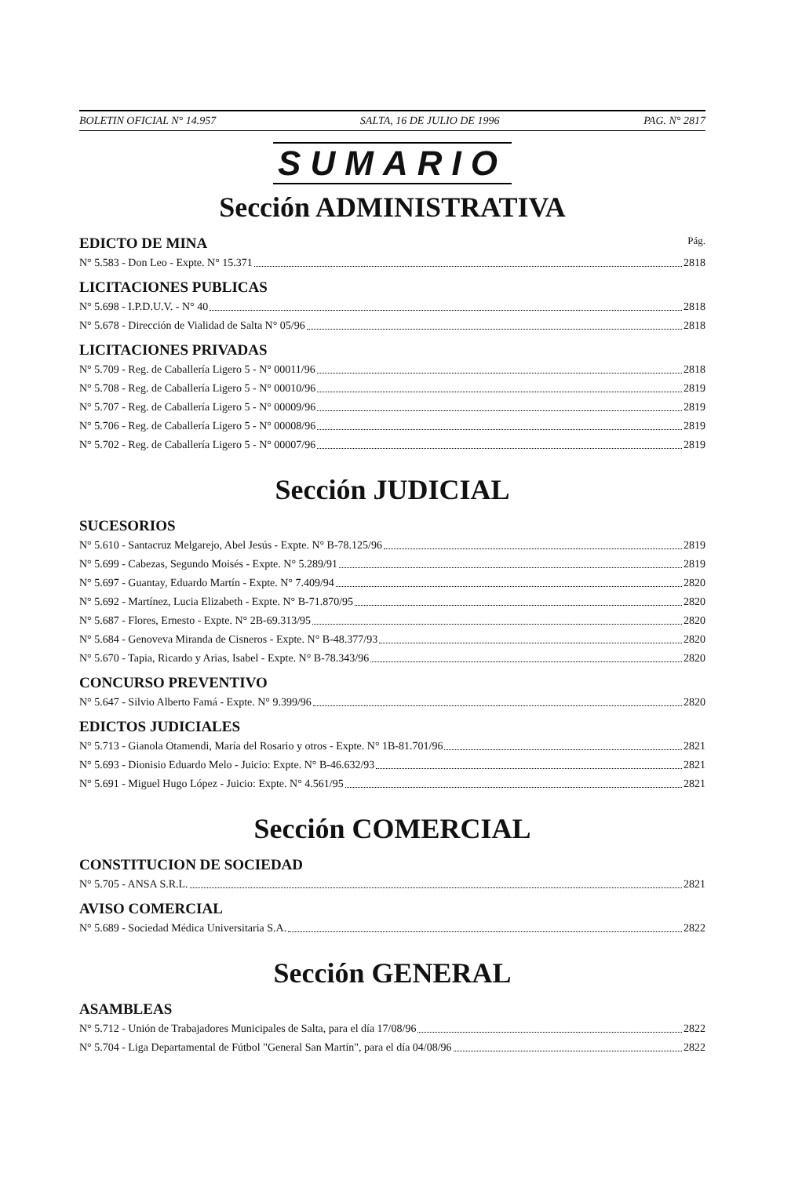BOLETIN OFICIAL N° 14.957 SALTA, 16 DE JULIO DE 1996 PAG. N° 2817
SUMARIO
Sección ADMINISTRATIVA
EDICTO DE MINA Pág.
N° 5.583 - Don Leo - Expte. N° 15.371 2818
LICITACIONES PUBLICAS
N° 5.698 - I.P.D.U.V. - N° 40 2818
N° 5.678 - Dirección de Vialidad de Salta N° 05/96 2818
LICITACIONES PRIVADAS
N° 5.709 - Reg. de Caballería Ligero 5 - N° 00011/96 2818
N° 5.708 - Reg. de Caballería Ligero 5 - N° 00010/96 2819
N° 5.707 - Reg. de Caballería Ligero 5 - N° 00009/96 2819
N° 5.706 - Reg. de Caballería Ligero 5 - N° 00008/96 2819
N° 5.702 - Reg. de Caballería Ligero 5 - N° 00007/96 2819
Sección JUDICIAL
SUCESORIOS
N° 5.610 - Santacruz Melgarejo, Abel Jesús - Expte. N° B-78.125/96 2819
N° 5.699 - Cabezas, Segundo Moisés - Expte. N° 5.289/91 2819
N° 5.697 - Guantay, Eduardo Martín - Expte. N° 7.409/94 2820
N° 5.692 - Martínez, Lucia Elizabeth - Expte. N° B-71.870/95 2820
N° 5.687 - Flores, Ernesto - Expte. N° 2B-69.313/95 2820
N° 5.684 - Genoveva Miranda de Cisneros - Expte. N° B-48.377/93 2820
N° 5.670 - Tapia, Ricardo y Arias, Isabel - Expte. N° B-78.343/96 2820
CONCURSO PREVENTIVO
N° 5.647 - Silvio Alberto Famá - Expte. N° 9.399/96 2820
EDICTOS JUDICIALES
N° 5.713 - Gianola Otamendi, María del Rosario y otros - Expte. N° 1B-81.701/96 2821
N° 5.693 - Dionisio Eduardo Melo - Juicio: Expte. N° B-46.632/93 2821
N° 5.691 - Miguel Hugo López - Juicio: Expte. N° 4.561/95 2821
Sección COMERCIAL
CONSTITUCION DE SOCIEDAD
N° 5.705 - ANSA S.R.L. 2821
AVISO COMERCIAL
N° 5.689 - Sociedad Médica Universitaria S.A. 2822
Sección GENERAL
ASAMBLEAS
N° 5.712 - Unión de Trabajadores Municipales de Salta, para el día 17/08/96 2822
N° 5.704 - Liga Departamental de Fútbol "General San Martín", para el día 04/08/96 2822